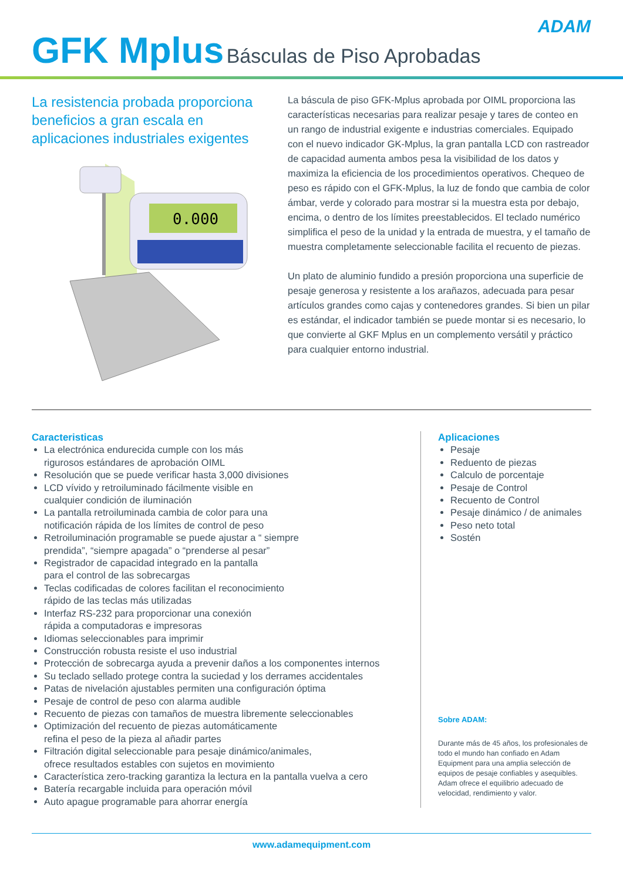ADAM GFK Mplus Básculas de Piso Aprobadas
La resistencia probada proporciona beneficios a gran escala en aplicaciones industriales exigentes
0.000
La báscula de piso GFK-Mplus aprobada por OIML proporciona las características necesarias para realizar pesaje y tares de conteo en un rango de industrial exigente e industrias comerciales. Equipado con el nuevo indicador GK-Mplus, la gran pantalla LCD con rastreador de capacidad aumenta ambos pesa la visibilidad de los datos y maximiza la eficiencia de los procedimientos operativos. Chequeo de peso es rápido con el GFK-Mplus, la luz de fondo que cambia de color ámbar, verde y colorado para mostrar si la muestra esta por debajo, encima, o dentro de los límites preestablecidos. El teclado numérico simplifica el peso de la unidad y la entrada de muestra, y el tamaño de muestra completamente seleccionable facilita el recuento de piezas.
Un plato de aluminio fundido a presión proporciona una superficie de pesaje generosa y resistente a los arañazos, adecuada para pesar artículos grandes como cajas y contenedores grandes. Si bien un pilar es estándar, el indicador también se puede montar si es necesario, lo que convierte al GKF Mplus en un complemento versátil y práctico para cualquier entorno industrial.
Caracteristicas
La electrónica endurecida cumple con los más
rigurosos estándares de aprobación OIML
Resolución que se puede verificar hasta 3,000 divisiones
LCD vívido y retroiluminado fácilmente visible en
cualquier condición de iluminación
La pantalla retroiluminada cambia de color para una
notificación rápida de los límites de control de peso
Retroiluminación programable se puede ajustar a “ siempre
prendida”, “siempre apagada” o “prenderse al pesar”
Registrador de capacidad integrado en la pantalla
para el control de las sobrecargas
Teclas codificadas de colores facilitan el reconocimiento
rápido de las teclas más utilizadas
Interfaz RS-232 para proporcionar una conexión
rápida a computadoras e impresoras
Idiomas seleccionables para imprimir
Construcción robusta resiste el uso industrial
Protección de sobrecarga ayuda a prevenir daños a los componentes internos
Su teclado sellado protege contra la suciedad y los derrames accidentales
Patas de nivelación ajustables permiten una configuración óptima
Pesaje de control de peso con alarma audible
Recuento de piezas con tamaños de muestra libremente seleccionables
Optimización del recuento de piezas automáticamente
refina el peso de la pieza al añadir partes
Filtración digital seleccionable para pesaje dinámico/animales,
ofrece resultados estables con sujetos en movimiento
Característica zero-tracking garantiza la lectura en la pantalla vuelva a cero
Batería recargable incluida para operación móvil
Auto apague programable para ahorrar energía
Aplicaciones
Pesaje
Reduento de piezas
Calculo de porcentaje
Pesaje de Control
Recuento de Control
Pesaje dinámico / de animales
Peso neto total
Sostén
Sobre ADAM:
Durante más de 45 años, los profesionales de todo el mundo han confiado en Adam Equipment para una amplia selección de equipos de pesaje confiables y asequibles. Adam ofrece el equilibrio adecuado de velocidad, rendimiento y valor.
www.adamequipment.com